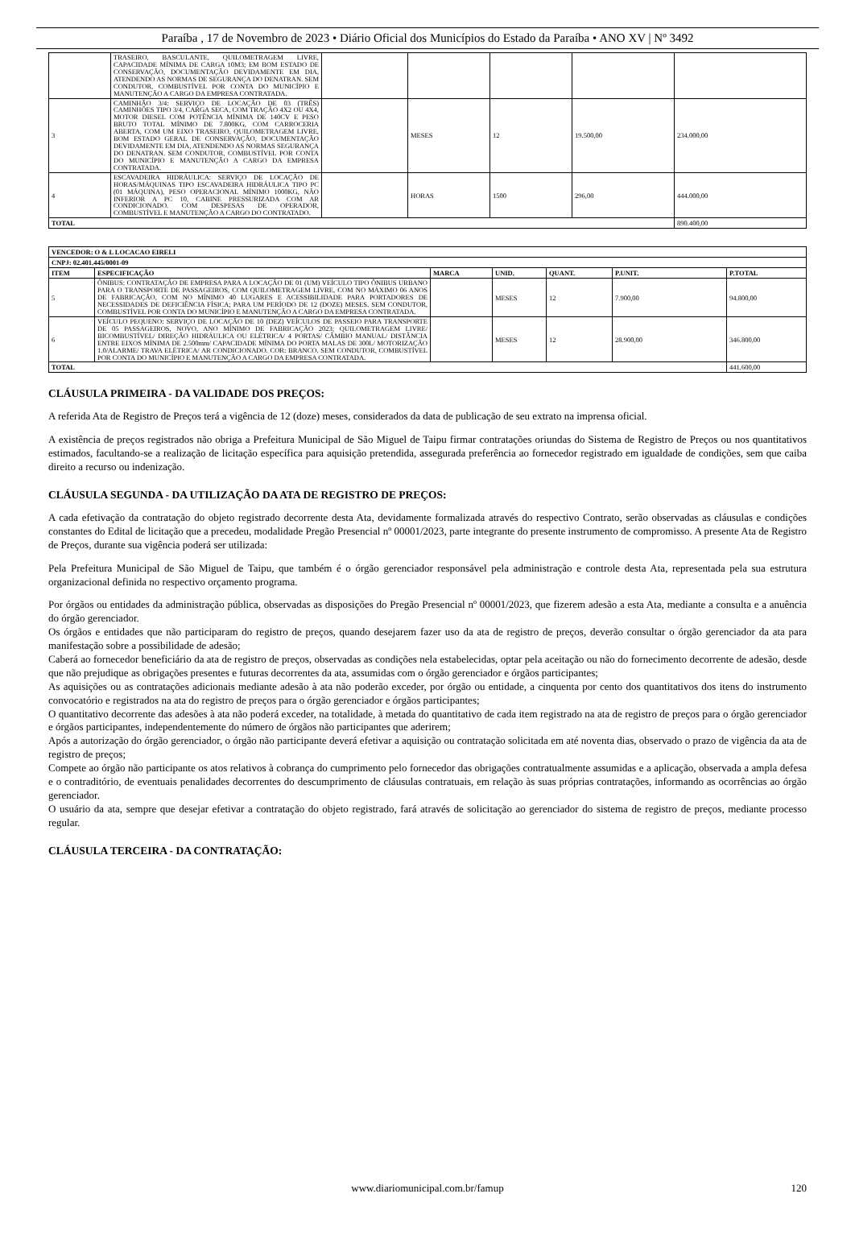Paraíba , 17 de Novembro de 2023 • Diário Oficial dos Municípios do Estado da Paraíba • ANO XV | Nº 3492
| | TRASEIRO, BASCULANTE, QUILOMETRAGEM LIVRE, CAPACIDADE MÍNIMA DE CARGA 10M3; EM BOM ESTADO DE CONSERVAÇÃO, DOCUMENTAÇÃO DEVIDAMENTE EM DIA, ATENDENDO AS NORMAS DE SEGURANÇA DO DENATRAN. SEM CONDUTOR, COMBUSTÍVEL POR CONTA DO MUNICÍPIO E MANUTENÇÃO A CARGO DA EMPRESA CONTRATADA. | | | | | |
| 3 | CAMINHÃO 3/4: SERVIÇO DE LOCAÇÃO DE 03 (TRÊS) CAMINHÕES TIPO 3/4, CARGA SECA, COM TRAÇÃO 4X2 OU 4X4, MOTOR DIESEL COM POTÊNCIA MÍNIMA DE 140CV E PESO BRUTO TOTAL MÍNIMO DE 7.800KG, COM CARROCERIA ABERTA, COM UM EIXO TRASEIRO, QUILOMETRAGEM LIVRE, BOM ESTADO GERAL DE CONSERVAÇÃO, DOCUMENTAÇÃO DEVIDAMENTE EM DIA, ATENDENDO AS NORMAS SEGURANÇA DO DENATRAN. SEM CONDUTOR, COMBUSTÍVEL POR CONTA DO MUNICÍPIO E MANUTENÇÃO A CARGO DA EMPRESA CONTRATADA. | | MESES | 12 | 19.500,00 | 234.000,00 |
| 4 | ESCAVADEIRA HIDRÁULICA: SERVIÇO DE LOCAÇÃO DE HORAS/MÁQUINAS TIPO ESCAVADEIRA HIDRÁULICA TIPO PC (01 MÁQUINA), PESO OPERACIONAL MÍNIMO 1000KG, NÃO INFERIOR A PC 10, CABINE PRESSURIZADA COM AR CONDICIONADO. COM DESPESAS DE OPERADOR, COMBUSTÍVEL E MANUTENÇÃO A CARGO DO CONTRATADO. | | HORAS | 1500 | 296,00 | 444.000,00 |
| TOTAL | | | | | | 890.400,00 |
| VENCEDOR: O & L LOCACAO EIRELI | | | | | | |
| --- | --- | --- | --- | --- | --- | --- |
| CNPJ: 02.401.445/0001-09 | | | | | | |
| ITEM | ESPECIFICAÇÃO | MARCA | UNID. | QUANT. | P.UNIT. | P.TOTAL |
| 5 | ÔNIBUS: CONTRATAÇÃO DE EMPRESA PARA A LOCAÇÃO DE 01 (UM) VEÍCULO TIPO ÔNIBUS URBANO PARA O TRANSPORTE DE PASSAGEIROS, COM QUILOMETRAGEM LIVRE, COM NO MÁXIMO 06 ANOS DE FABRICAÇÃO, COM NO MÍNIMO 40 LUGARES E ACESSIBILIDADE PARA PORTADORES DE NECESSIDADES DE DEFICIÊNCIA FÍSICA; PARA UM PERÍODO DE 12 (DOZE) MESES. SEM CONDUTOR, COMBUSTÍVEL POR CONTA DO MUNICÍPIO E MANUTENÇÃO A CARGO DA EMPRESA CONTRATADA. | | MESES | 12 | 7.900,00 | 94.800,00 |
| 6 | VEÍCULO PEQUENO: SERVIÇO DE LOCAÇÃO DE 10 (DEZ) VEÍCULOS DE PASSEIO PARA TRANSPORTE DE 05 PASSAGEIROS, NOVO, ANO MÍNIMO DE FABRICAÇÃO 2023; QUILOMETRAGEM LIVRE/ BICOMBUSTÍVEL/ DIREÇÃO HIDRÁULICA OU ELÉTRICA/ 4 PORTAS/ CÂMBIO MANUAL/ DISTÂNCIA ENTRE EIXOS MÍNIMA DE 2.500mm/ CAPACIDADE MÍNIMA DO PORTA MALAS DE 300L/ MOTORIZAÇÃO 1.0/ALARME/ TRAVA ELÉTRICA/ AR CONDICIONADO. COR: BRANCO. SEM CONDUTOR, COMBUSTÍVEL POR CONTA DO MUNICÍPIO E MANUTENÇÃO A CARGO DA EMPRESA CONTRATADA. | | MESES | 12 | 28.900,00 | 346.800,00 |
| TOTAL | | | | | | 441.600,00 |
CLÁUSULA PRIMEIRA - DA VALIDADE DOS PREÇOS:
A referida Ata de Registro de Preços terá a vigência de 12 (doze) meses, considerados da data de publicação de seu extrato na imprensa oficial.
A existência de preços registrados não obriga a Prefeitura Municipal de São Miguel de Taipu firmar contratações oriundas do Sistema de Registro de Preços ou nos quantitativos estimados, facultando-se a realização de licitação específica para aquisição pretendida, assegurada preferência ao fornecedor registrado em igualdade de condições, sem que caiba direito a recurso ou indenização.
CLÁUSULA SEGUNDA - DA UTILIZAÇÃO DA ATA DE REGISTRO DE PREÇOS:
A cada efetivação da contratação do objeto registrado decorrente desta Ata, devidamente formalizada através do respectivo Contrato, serão observadas as cláusulas e condições constantes do Edital de licitação que a precedeu, modalidade Pregão Presencial nº 00001/2023, parte integrante do presente instrumento de compromisso. A presente Ata de Registro de Preços, durante sua vigência poderá ser utilizada:
Pela Prefeitura Municipal de São Miguel de Taipu, que também é o órgão gerenciador responsável pela administração e controle desta Ata, representada pela sua estrutura organizacional definida no respectivo orçamento programa.
Por órgãos ou entidades da administração pública, observadas as disposições do Pregão Presencial nº 00001/2023, que fizerem adesão a esta Ata, mediante a consulta e a anuência do órgão gerenciador.
Os órgãos e entidades que não participaram do registro de preços, quando desejarem fazer uso da ata de registro de preços, deverão consultar o órgão gerenciador da ata para manifestação sobre a possibilidade de adesão;
Caberá ao fornecedor beneficiário da ata de registro de preços, observadas as condições nela estabelecidas, optar pela aceitação ou não do fornecimento decorrente de adesão, desde que não prejudique as obrigações presentes e futuras decorrentes da ata, assumidas com o órgão gerenciador e órgãos participantes;
As aquisições ou as contratações adicionais mediante adesão à ata não poderão exceder, por órgão ou entidade, a cinquenta por cento dos quantitativos dos itens do instrumento convocatório e registrados na ata do registro de preços para o órgão gerenciador e órgãos participantes;
O quantitativo decorrente das adesões à ata não poderá exceder, na totalidade, à metada do quantitativo de cada item registrado na ata de registro de preços para o órgão gerenciador e órgãos participantes, independentemente do número de órgãos não participantes que aderirem;
Após a autorização do órgão gerenciador, o órgão não participante deverá efetivar a aquisição ou contratação solicitada em até noventa dias, observado o prazo de vigência da ata de registro de preços;
Compete ao órgão não participante os atos relativos à cobrança do cumprimento pelo fornecedor das obrigações contratualmente assumidas e a aplicação, observada a ampla defesa e o contraditório, de eventuais penalidades decorrentes do descumprimento de cláusulas contratuais, em relação às suas próprias contratações, informando as ocorrências ao órgão gerenciador.
O usuário da ata, sempre que desejar efetivar a contratação do objeto registrado, fará através de solicitação ao gerenciador do sistema de registro de preços, mediante processo regular.
CLÁUSULA TERCEIRA - DA CONTRATAÇÃO:
www.diariomunicipal.com.br/famup 120